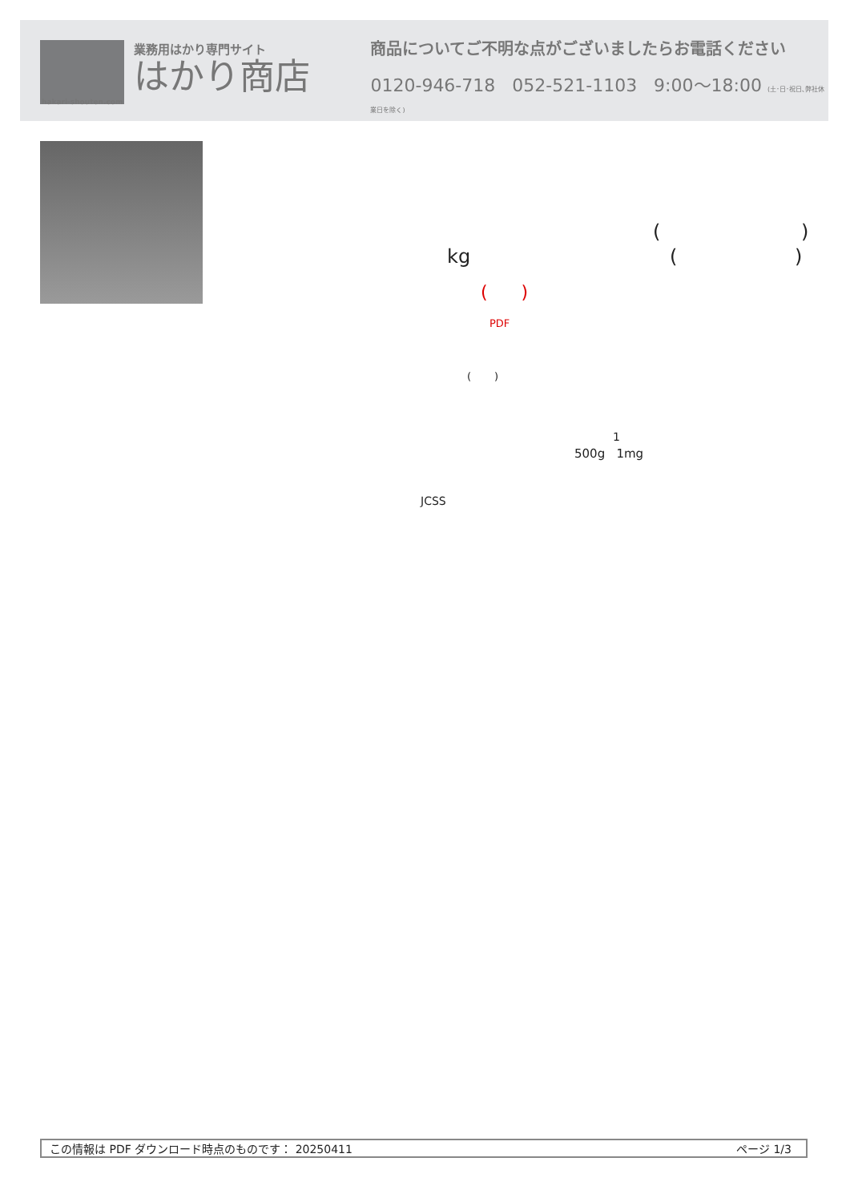業務用はかり専門サイト
はかり商店
商品についてご不明な点がございましたらお電話ください
0120-946-718 052-521-1103 9:00〜18:00 (土･日･祝日､弊社休業日を除く)
hakari-shouten.com
( )
kg ( )
( )
PDF
( )
1
500g 1mg
JCSS
この情報は PDF ダウンロード時点のものです： 20250411 ページ 1/3